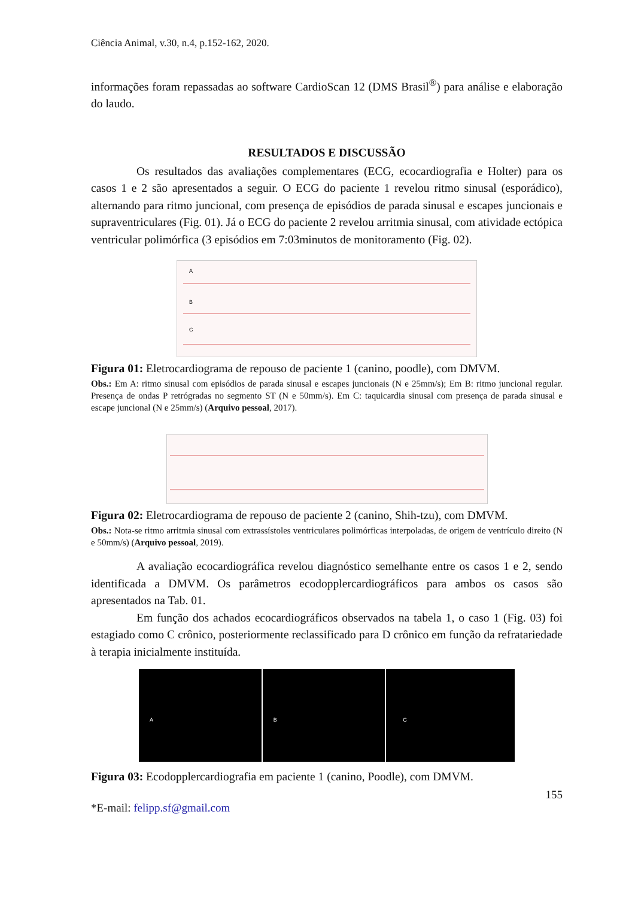Ciência Animal, v.30, n.4, p.152-162, 2020.
informações foram repassadas ao software CardioScan 12 (DMS Brasil<sup>®</sup>) para análise e elaboração do laudo.
RESULTADOS E DISCUSSÃO
Os resultados das avaliações complementares (ECG, ecocardiografia e Holter) para os casos 1 e 2 são apresentados a seguir. O ECG do paciente 1 revelou ritmo sinusal (esporádico), alternando para ritmo juncional, com presença de episódios de parada sinusal e escapes juncionais e supraventriculares (Fig. 01). Já o ECG do paciente 2 revelou arritmia sinusal, com atividade ectópica ventricular polimórfica (3 episódios em 7:03minutos de monitoramento (Fig. 02).
A
B
C
Figura 01: Eletrocardiograma de repouso de paciente 1 (canino, poodle), com DMVM.
Obs.: Em A: ritmo sinusal com episódios de parada sinusal e escapes juncionais (N e 25mm/s); Em B: ritmo juncional regular. Presença de ondas P retrógradas no segmento ST (N e 50mm/s). Em C: taquicardia sinusal com presença de parada sinusal e escape juncional (N e 25mm/s) (Arquivo pessoal, 2017).
Figura 02: Eletrocardiograma de repouso de paciente 2 (canino, Shih-tzu), com DMVM.
Obs.: Nota-se ritmo arritmia sinusal com extrassístoles ventriculares polimórficas interpoladas, de origem de ventrículo direito (N e 50mm/s) (Arquivo pessoal, 2019).
A avaliação ecocardiográfica revelou diagnóstico semelhante entre os casos 1 e 2, sendo identificada a DMVM. Os parâmetros ecodopplercardiográficos para ambos os casos são apresentados na Tab. 01.
Em função dos achados ecocardiográficos observados na tabela 1, o caso 1 (Fig. 03) foi estagiado como C crônico, posteriormente reclassificado para D crônico em função da refratariedade à terapia inicialmente instituída.
A B C
Figura 03: Ecodopplercardiografia em paciente 1 (canino, Poodle), com DMVM.
155
*E-mail: felipp.sf@gmail.com